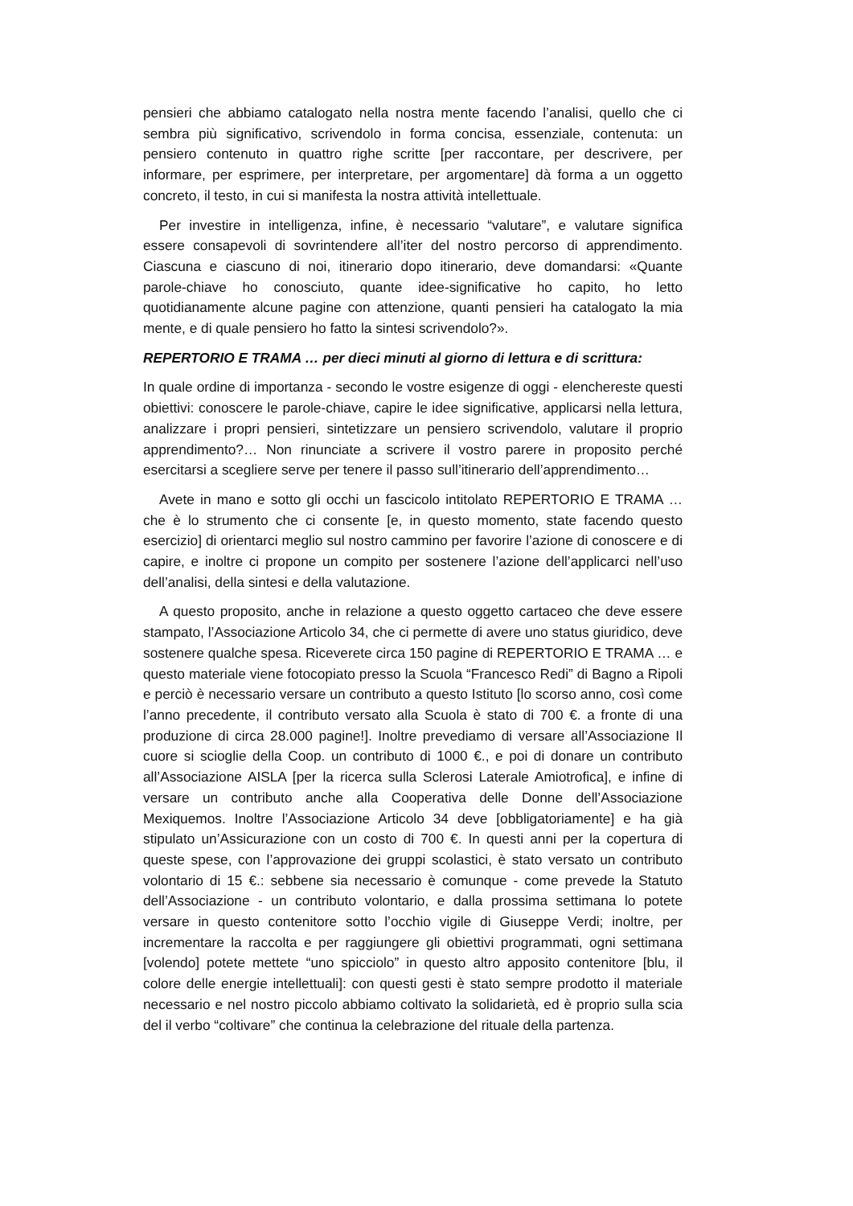pensieri che abbiamo catalogato nella nostra mente facendo l’analisi, quello che ci sembra più significativo, scrivendolo in forma concisa, essenziale, contenuta: un pensiero contenuto in quattro righe scritte [per raccontare, per descrivere, per informare, per esprimere, per interpretare, per argomentare] dà forma a un oggetto concreto, il testo, in cui si manifesta la nostra attività intellettuale.
Per investire in intelligenza, infine, è necessario “valutare”, e valutare significa essere consapevoli di sovrintendere all’iter del nostro percorso di apprendimento. Ciascuna e ciascuno di noi, itinerario dopo itinerario, deve domandarsi: «Quante parole-chiave ho conosciuto, quante idee-significative ho capito, ho letto quotidianamente alcune pagine con attenzione, quanti pensieri ha catalogato la mia mente, e di quale pensiero ho fatto la sintesi scrivendolo?».
REPERTORIO E TRAMA … per dieci minuti al giorno di lettura e di scrittura:
In quale ordine di importanza - secondo le vostre esigenze di oggi - elenchereste questi obiettivi: conoscere le parole-chiave, capire le idee significative, applicarsi nella lettura, analizzare i propri pensieri, sintetizzare un pensiero scrivendolo, valutare il proprio apprendimento?… Non rinunciate a scrivere il vostro parere in proposito perché esercitarsi a scegliere serve per tenere il passo sull’itinerario dell’apprendimento…
Avete in mano e sotto gli occhi un fascicolo intitolato REPERTORIO E TRAMA … che è lo strumento che ci consente [e, in questo momento, state facendo questo esercizio] di orientarci meglio sul nostro cammino per favorire l’azione di conoscere e di capire, e inoltre ci propone un compito per sostenere l’azione dell’applicarci nell’uso dell’analisi, della sintesi e della valutazione.
A questo proposito, anche in relazione a questo oggetto cartaceo che deve essere stampato, l’Associazione Articolo 34, che ci permette di avere uno status giuridico, deve sostenere qualche spesa. Riceverete circa 150 pagine di REPERTORIO E TRAMA … e questo materiale viene fotocopiato presso la Scuola “Francesco Redi” di Bagno a Ripoli e perciò è necessario versare un contributo a questo Istituto [lo scorso anno, così come l’anno precedente, il contributo versato alla Scuola è stato di 700 €. a fronte di una produzione di circa 28.000 pagine!]. Inoltre prevediamo di versare all’Associazione Il cuore si scioglie della Coop. un contributo di 1000 €., e poi di donare un contributo all’Associazione AISLA [per la ricerca sulla Sclerosi Laterale Amiotrofica], e infine di versare un contributo anche alla Cooperativa delle Donne dell’Associazione Mexiquemos. Inoltre l’Associazione Articolo 34 deve [obbligatoriamente] e ha già stipulato un’Assicurazione con un costo di 700 €. In questi anni per la copertura di queste spese, con l’approvazione dei gruppi scolastici, è stato versato un contributo volontario di 15 €.: sebbene sia necessario è comunque - come prevede la Statuto dell’Associazione - un contributo volontario, e dalla prossima settimana lo potete versare in questo contenitore sotto l’occhio vigile di Giuseppe Verdi; inoltre, per incrementare la raccolta e per raggiungere gli obiettivi programmati, ogni settimana [volendo] potete mettete “uno spicciolo” in questo altro apposito contenitore [blu, il colore delle energie intellettuali]: con questi gesti è stato sempre prodotto il materiale necessario e nel nostro piccolo abbiamo coltivato la solidarietà, ed è proprio sulla scia del il verbo “coltivare” che continua la celebrazione del rituale della partenza.